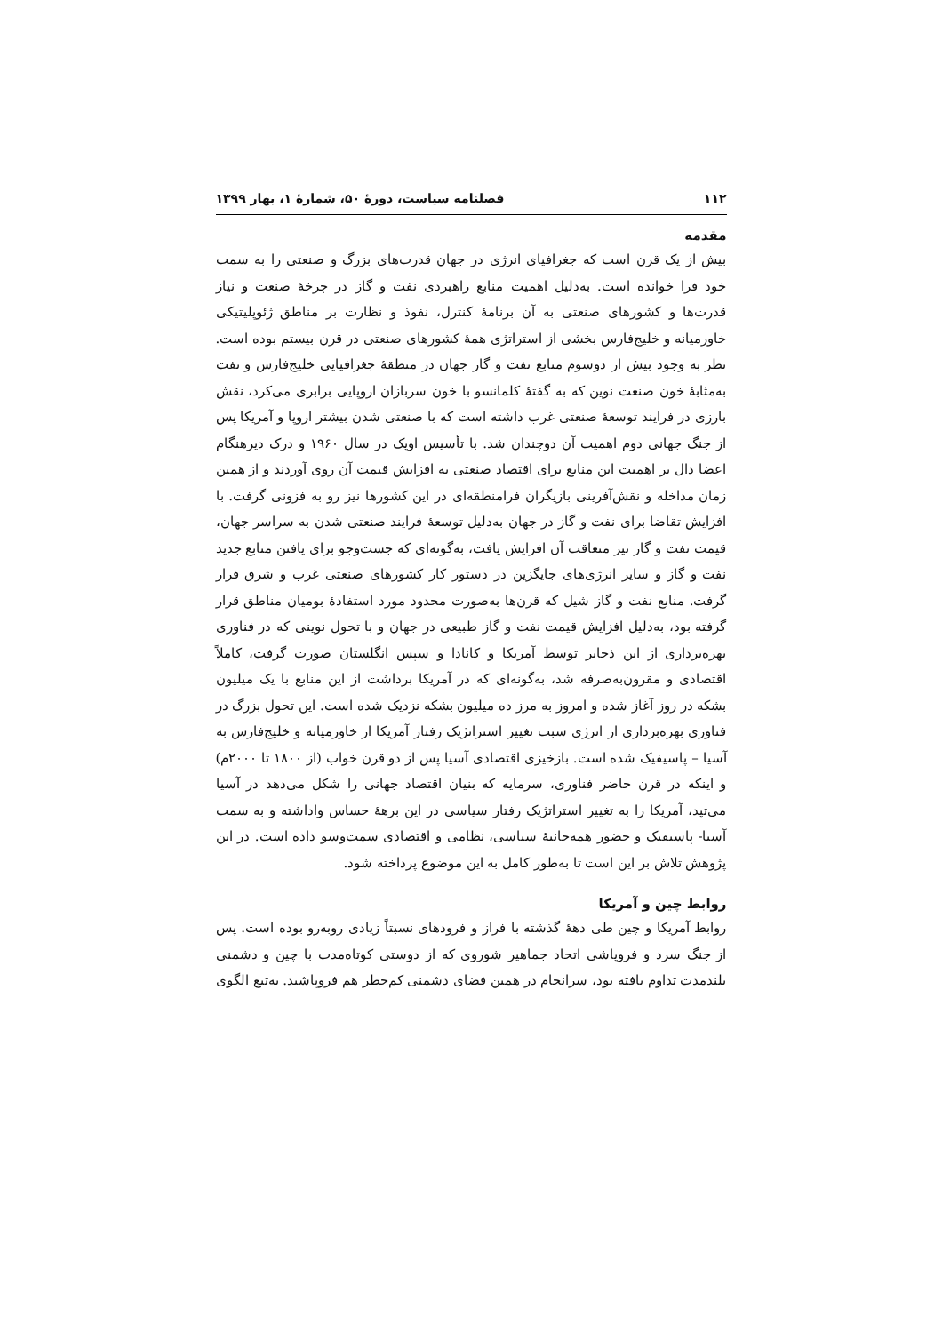۱۱۲ فصلنامه سیاست، دورهٔ ۵۰، شمارهٔ ۱، بهار ۱۳۹۹
مقدمه
بیش از یک قرن است که جغرافیای انرژی در جهان قدرت‌های بزرگ و صنعتی را به سمت خود فرا خوانده است. به‌دلیل اهمیت منابع راهبردی نفت و گاز در چرخهٔ صنعت و نیاز قدرت‌ها و کشورهای صنعتی به آن برنامهٔ کنترل، نفوذ و نظارت بر مناطق ژئوپلیتیکی خاورمیانه و خلیج‌فارس بخشی از استراتژی همهٔ کشورهای صنعتی در قرن بیستم بوده است. نظر به وجود بیش از دوسوم منابع نفت و گاز جهان در منطقهٔ جغرافیایی خلیج‌فارس و نفت به‌مثابهٔ خون صنعت نوین که به گفتهٔ کلمانسو با خون سربازان اروپایی برابری می‌کرد، نقش بارزی در فرایند توسعهٔ صنعتی غرب داشته است که با صنعتی شدن بیشتر اروپا و آمریکا پس از جنگ جهانی دوم اهمیت آن دوچندان شد. با تأسیس اوپک در سال ۱۹۶۰ و درک دیرهنگام اعضا دال بر اهمیت این منابع برای اقتصاد صنعتی به افزایش قیمت آن روی آوردند و از همین زمان مداخله و نقش‌آفرینی بازیگران فرامنطقه‌ای در این کشورها نیز رو به فزونی گرفت. با افزایش تقاضا برای نفت و گاز در جهان به‌دلیل توسعهٔ فرایند صنعتی شدن به سراسر جهان، قیمت نفت و گاز نیز متعاقب آن افزایش یافت، به‌گونه‌ای که جست‌وجو برای یافتن منابع جدید نفت و گاز و سایر انرژی‌های جایگزین در دستور کار کشورهای صنعتی غرب و شرق قرار گرفت. منابع نفت و گاز شیل که قرن‌ها به‌صورت محدود مورد استفادهٔ بومیان مناطق قرار گرفته بود، به‌دلیل افزایش قیمت نفت و گاز طبیعی در جهان و با تحول نوینی که در فناوری بهره‌برداری از این ذخایر توسط آمریکا و کانادا و سپس انگلستان صورت گرفت، کاملاً اقتصادی و مقرون‌به‌صرفه شد، به‌گونه‌ای که در آمریکا برداشت از این منابع با یک میلیون بشکه در روز آغاز شده و امروز به مرز ده میلیون بشکه نزدیک شده است. این تحول بزرگ در فناوری بهره‌برداری از انرژی سبب تغییر استراتژیک رفتار آمریکا از خاورمیانه و خلیج‌فارس به آسیا – پاسیفیک شده است. بازخیزی اقتصادی آسیا پس از دو قرن خواب (از ۱۸۰۰ تا ۲۰۰۰م) و اینکه در قرن حاضر فناوری، سرمایه که بنیان اقتصاد جهانی را شکل می‌دهد در آسیا می‌تپد، آمریکا را به تغییر استراتژیک رفتار سیاسی در این برههٔ حساس واداشته و به سمت آسیا- پاسیفیک و حضور همه‌جانبهٔ سیاسی، نظامی و اقتصادی سمت‌وسو داده است. در این پژوهش تلاش بر این است تا به‌طور کامل به این موضوع پرداخته شود.
روابط چین و آمریکا
روابط آمریکا و چین طی دههٔ گذشته با فراز و فرودهای نسبتاً زیادی روبه‌رو بوده است. پس از جنگ سرد و فروپاشی اتحاد جماهیر شوروی که از دوستی کوتاه‌مدت با چین و دشمنی بلندمدت تداوم یافته بود، سرانجام در همین فضای دشمنی کم‌خطر هم فروپاشید. به‌تبع الگوی